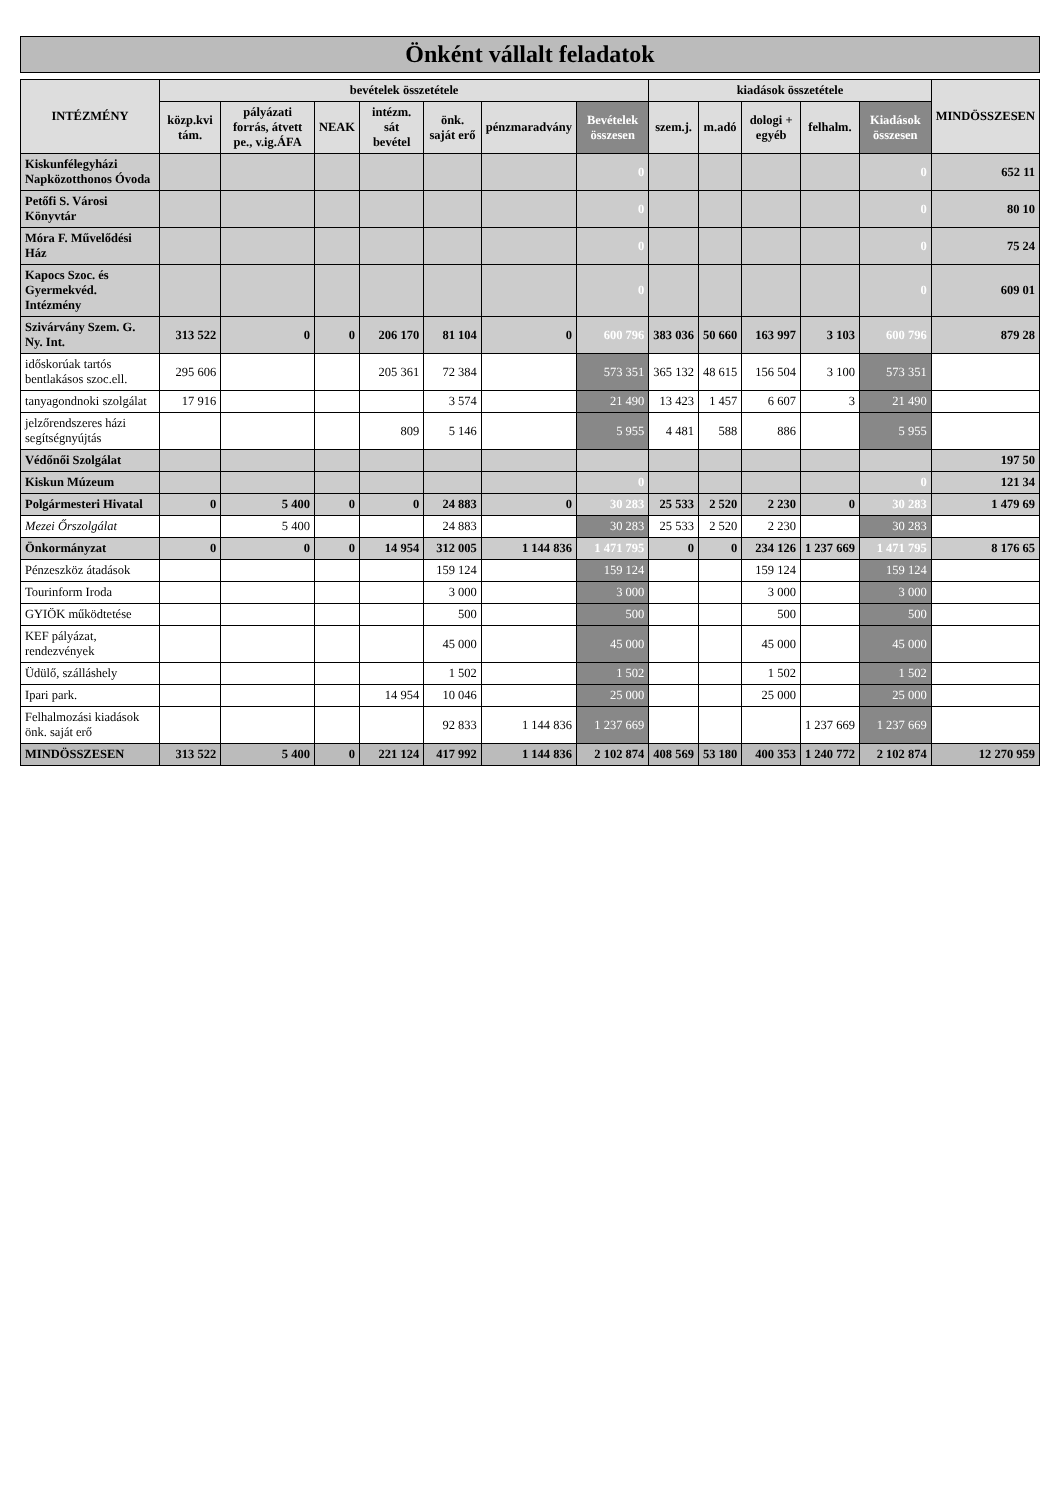Önként vállalt feladatok
| INTÉZMÉNY | bevételek összetétele | | | | | | | kiadások összetétele | | | | | MINDÖSSZESEN |
| --- | --- | --- | --- | --- | --- | --- | --- | --- | --- | --- | --- | --- | --- |
| | közp.kvi tám. | pályázati forrás, átvett pe., v.ig.ÁFA | NEAK | intézm. sát bevétel | önk. saját erő | pénzmaradvány | Bevételek összesen | szem.j. | m.adó | dologi + egyéb | felhalm. | Kiadások összesen | |
| Kiskunfélegyházi Napközotthonos Óvoda | | | | | | | 0 | | | | | 0 | 652 11 |
| Petőfi S. Városi Könyvtár | | | | | | | 0 | | | | | 0 | 80 10 |
| Móra F. Művelődési Ház | | | | | | | 0 | | | | | 0 | 75 24 |
| Kapocs Szoc. és Gyermekvéd. Intézmény | | | | | | | 0 | | | | | 0 | 609 01 |
| Szivárvány Szem. G. Ny. Int. | 313 522 | 0 | 0 | 206 170 | 81 104 | 0 | 600 796 | 383 036 | 50 660 | 163 997 | 3 103 | 600 796 | 879 28 |
| időskorúak tartós bentlakásos szoc.ell. | 295 606 | | | 205 361 | 72 384 | | 573 351 | 365 132 | 48 615 | 156 504 | 3 100 | 573 351 | |
| tanyagondnoki szolgálat | 17 916 | | | | 3 574 | | 21 490 | 13 423 | 1 457 | 6 607 | 3 | 21 490 | |
| jelzőrendszeres házi segítségnyújtás | | | | 809 | 5 146 | | 5 955 | 4 481 | 588 | 886 | | 5 955 | |
| Védőnői Szolgálat | | | | | | | | | | | | | 197 50 |
| Kiskun Múzeum | | | | | | | 0 | | | | | 0 | 121 34 |
| Polgármesteri Hivatal | 0 | 5 400 | 0 | 0 | 24 883 | 0 | 30 283 | 25 533 | 2 520 | 2 230 | 0 | 30 283 | 1 479 69 |
| Mezei Őrszolgálat | | 5 400 | | | 24 883 | | 30 283 | 25 533 | 2 520 | 2 230 | | 30 283 | |
| Önkormányzat | 0 | 0 | 0 | 14 954 | 312 005 | 1 144 836 | 1 471 795 | 0 | 0 | 234 126 | 1 237 669 | 1 471 795 | 8 176 65 |
| Pénzeszköz átadások | | | | | 159 124 | | 159 124 | | | 159 124 | | 159 124 | |
| Tourinform Iroda | | | | | 3 000 | | 3 000 | | | 3 000 | | 3 000 | |
| GYIÖK működtetése | | | | | 500 | | 500 | | | 500 | | 500 | |
| KEF pályázat, rendezvények | | | | | 45 000 | | 45 000 | | | 45 000 | | 45 000 | |
| Üdülő, szálláshely | | | | | 1 502 | | 1 502 | | | 1 502 | | 1 502 | |
| Ipari park. | | | | 14 954 | 10 046 | | 25 000 | | | 25 000 | | 25 000 | |
| Felhalmozási kiadások önk. saját erő | | | | | 92 833 | 1 144 836 | 1 237 669 | | | | 1 237 669 | 1 237 669 | |
| MINDÖSSZESEN | 313 522 | 5 400 | 0 | 221 124 | 417 992 | 1 144 836 | 2 102 874 | 408 569 | 53 180 | 400 353 | 1 240 772 | 2 102 874 | 12 270 959 |